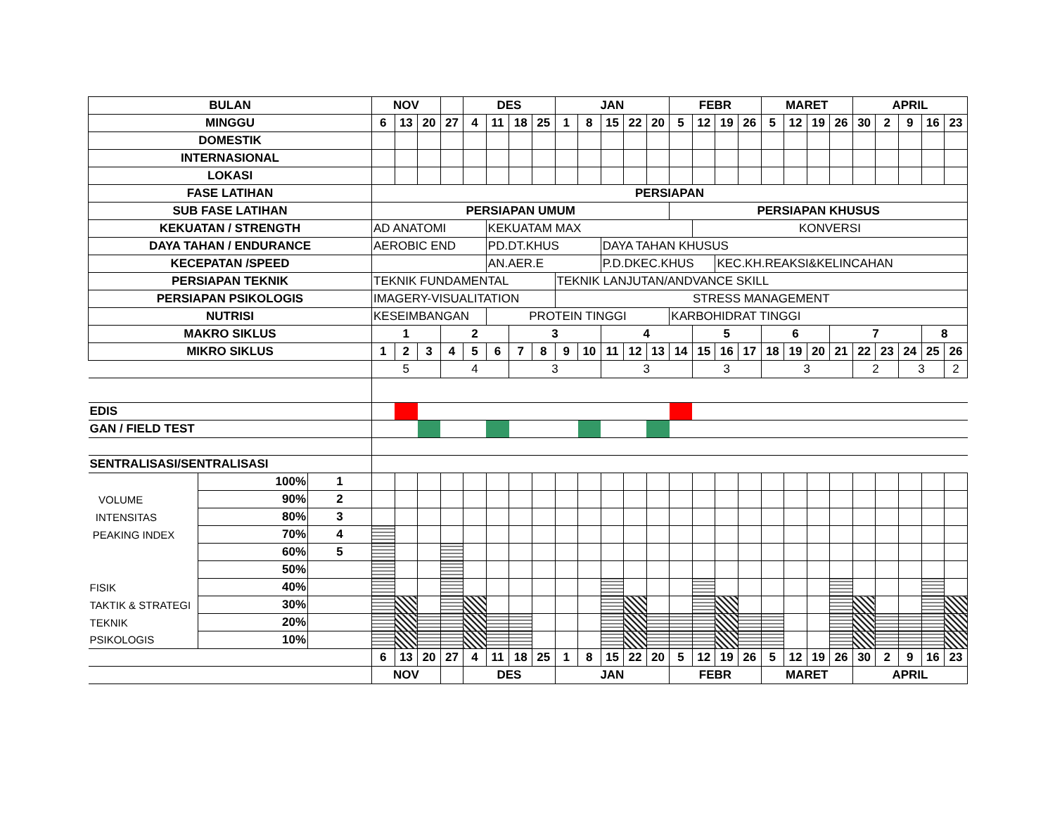| BULAN | | | NOV | | | | DES | | | | JAN | | | | | FEBR | | | | MARET | | | | APRIL | | | | |
| MINGGU | | | 6 | 13 | 20 | 27 | 4 | 11 | 18 | 25 | 1 | 8 | 15 | 22 | 20 | 5 | 12 | 19 | 26 | 5 | 12 | 19 | 26 | 30 | 2 | 9 | 16 | 23 |
| DOMESTIK | | | | | | | | | | | | | | | | | | | | | | | | | | | | |
| INTERNASIONAL | | | | | | | | | | | | | | | | | | | | | | | | | | | | |
| LOKASI | | | | | | | | | | | | | | | | | | | | | | | | | | | | |
| FASE LATIHAN | | | PERSIAPAN | | | | | | | | | | | | | | | | | | | | | | | | | |
| SUB FASE LATIHAN | | | PERSIAPAN UMUM | | | | | | | | | | | | | PERSIAPAN KHUSUS | | | | | | | | | | | | |
| KEKUATAN / STRENGTH | | | AD ANATOMI | | | | | KEKUATAM MAX | | | | | | | | | KONVERSI | | | | | | | | | | | |
| DAYA TAHAN / ENDURANCE | | | AEROBIC END | | | | | PD.DT.KHUS | | | | | DAYA TAHAN KHUSUS | | | | | | | | | | | | | | | |
| KECEPATAN /SPEED | | | | | | | | AN.AER.E | | | | | P.D.DKEC.KHUS | | | | | KEC.KH.REAKSI&KELINCAHAN | | | | | | | | | | |
| PERSIAPAN TEKNIK | | | TEKNIK FUNDAMENTAL | | | | | | | | TEKNIK LANJUTAN/ANDVANCE SKILL | | | | | | | | | | | | | | | | | |
| PERSIAPAN PSIKOLOGIS | | | IMAGERY-VISUALITATION | | | | | | | | STRESS MANAGEMENT | | | | | | | | | | | | | | | | | |
| NUTRISI | | | KESEIMBANGAN | | | | | PROTEIN TINGGI | | | | | | | | KARBOHIDRAT TINGGI | | | | | | | | | | | | |
| MAKRO SIKLUS | | | 1 | | | 2 | | | 3 | | | | 4 | | | | 5 | | | 6 | | | 7 | | | | 8 | |
| MIKRO SIKLUS | | | 1 | 2 | 3 | 4 | 5 | 6 | 7 | 8 | 9 | 10 | 11 | 12 | 13 | 14 | 15 | 16 | 17 | 18 | 19 | 20 | 21 | 22 | 23 | 24 | 25 | 26 |
| | | | 5 | | | 4 | | | 3 | | | | 3 | | | | 3 | | | 3 | | | | 2 | | 3 | | 2 |
| EDIS | | | | | | | | | | | | | | | | | | | | | | | | | | | | |
| GAN / FIELD TEST | | | | | | | | | | | | | | | | | | | | | | | | | | | | |
| SENTRALISASI/SENTRALISASI | | | | | | | | | | | | | | | | | | | | | | | | | | | | |
| | 100% | 1 | | | | | | | | | | | | | | | | | | | | | | | | | | |
| VOLUME | 90% | 2 | | | | | | | | | | | | | | | | | | | | | | | | | | |
| INTENSITAS | 80% | 3 | | | | | | | | | | | | | | | | | | | | | | | | | | |
| PEAKING INDEX | 70% | 4 | | | | | | | | | | | | | | | | | | | | | | | | | | |
| | 60% | 5 | | | | | | | | | | | | | | | | | | | | | | | | | | |
| | 50% | | | | | | | | | | | | | | | | | | | | | | | | | | | |
| FISIK | 40% | | | | | | | | | | | | | | | | | | | | | | | | | | | |
| TAKTIK & STRATEGI | 30% | | | | | | | | | | | | | | | | | | | | | | | | | | | |
| TEKNIK | 20% | | | | | | | | | | | | | | | | | | | | | | | | | | | |
| PSIKOLOGIS | 10% | | | | | | | | | | | | | | | | | | | | | | | | | | | |
| | | | 6 | 13 | 20 | 27 | 4 | 11 | 18 | 25 | 1 | 8 | 15 | 22 | 20 | 5 | 12 | 19 | 26 | 5 | 12 | 19 | 26 | 30 | 2 | 9 | 16 | 23 |
| | | | NOV | | | | DES | | | | JAN | | | | | FEBR | | | | MARET | | | | APRIL | | | | |